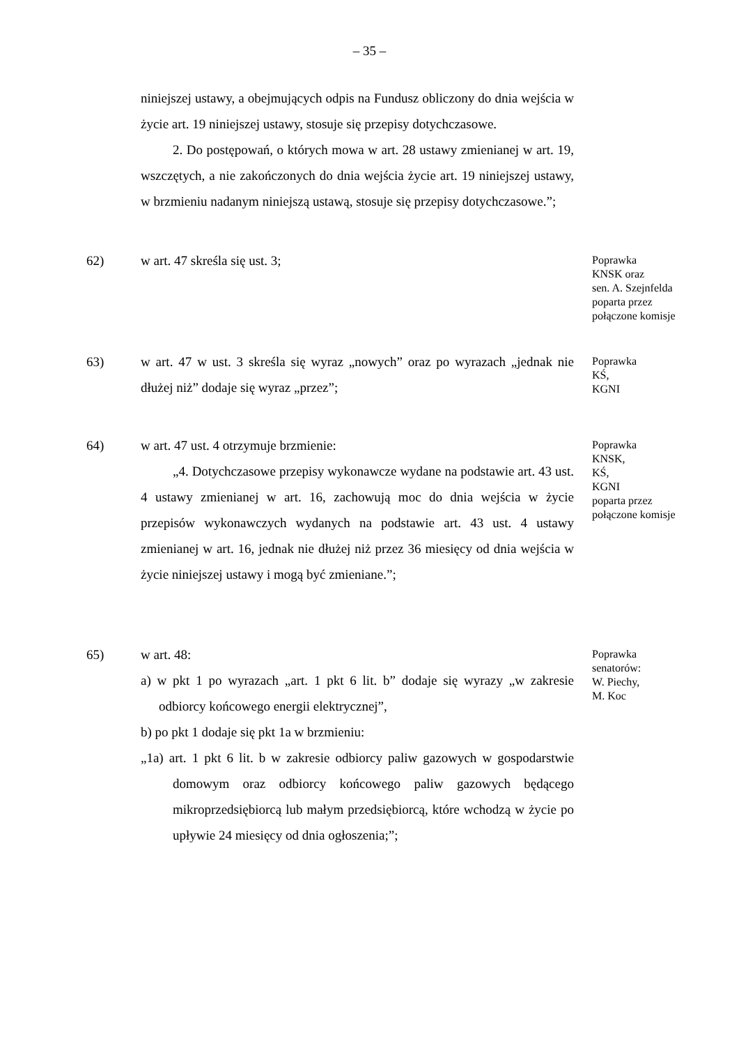– 35 –
niniejszej ustawy, a obejmujących odpis na Fundusz obliczony do dnia wejścia w życie art. 19 niniejszej ustawy, stosuje się przepisy dotychczasowe.
2. Do postępowań, o których mowa w art. 28 ustawy zmienianej w art. 19, wszczętych, a nie zakończonych do dnia wejścia życie art. 19 niniejszej ustawy, w brzmieniu nadanym niniejszą ustawą, stosuje się przepisy dotychczasowe.”;
62) w art. 47 skreśla się ust. 3;
Poprawka
KNSK oraz
sen. A. Szejnfelda
poparta przez
połączone komisje
63) w art. 47 w ust. 3 skreśla się wyraz „nowych” oraz po wyrazach „jednak nie dłużej niż” dodaje się wyraz „przez”;
Poprawka
KŚ,
KGNI
64) w art. 47 ust. 4 otrzymuje brzmienie:
„4. Dotychczasowe przepisy wykonawcze wydane na podstawie art. 43 ust. 4 ustawy zmienianej w art. 16, zachowują moc do dnia wejścia w życie przepisów wykonawczych wydanych na podstawie art. 43 ust. 4 ustawy zmienianej w art. 16, jednak nie dłużej niż przez 36 miesięcy od dnia wejścia w życie niniejszej ustawy i mogą być zmieniane.”;
Poprawka
KNSK,
KŚ,
KGNI
poparta przez
połączone komisje
65) w art. 48:
a) w pkt 1 po wyrazach „art. 1 pkt 6 lit. b” dodaje się wyrazy „w zakresie odbiorcy końcowego energii elektrycznej”,
b) po pkt 1 dodaje się pkt 1a w brzmieniu:
„1a) art. 1 pkt 6 lit. b w zakresie odbiorcy paliw gazowych w gospodarstwie domowym oraz odbiorcy końcowego paliw gazowych będącego mikroprzedsiębiorcą lub małym przedsiębiorcą, które wchodzą w życie po upływie 24 miesięcy od dnia ogłoszenia;”;
Poprawka
senatorów:
W. Piechy,
M. Koc